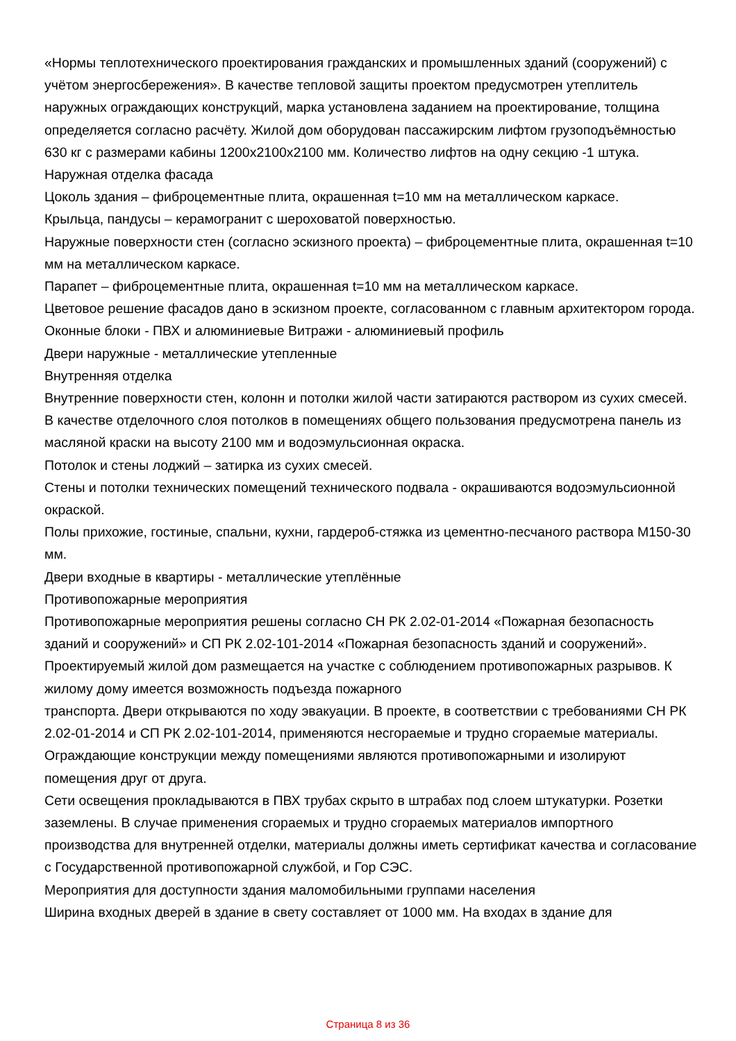«Нормы теплотехнического проектирования гражданских и промышленных зданий (сооружений) с учётом энергосбережения». В качестве тепловой защиты проектом предусмотрен утеплитель наружных ограждающих конструкций, марка установлена заданием на проектирование, толщина определяется согласно расчёту. Жилой дом оборудован пассажирским лифтом грузоподъёмностью 630 кг с размерами кабины 1200х2100х2100 мм. Количество лифтов на одну секцию -1 штука.
Наружная отделка фасада
Цоколь здания – фиброцементные плита, окрашенная t=10 мм на металлическом каркасе.
Крыльца, пандусы – керамогранит с шероховатой поверхностью.
Наружные поверхности стен (согласно эскизного проекта) – фиброцементные плита, окрашенная t=10 мм на металлическом каркасе.
Парапет – фиброцементные плита, окрашенная t=10 мм на металлическом каркасе.
Цветовое решение фасадов дано в эскизном проекте, согласованном с главным архитектором города.
Оконные блоки - ПВХ и алюминиевые Витражи - алюминиевый профиль
Двери наружные - металлические утепленные
Внутренняя отделка
Внутренние поверхности стен, колонн и потолки жилой части затираются раствором из сухих смесей. В качестве отделочного слоя потолков в помещениях общего пользования предусмотрена панель из масляной краски на высоту 2100 мм и водоэмульсионная окраска.
Потолок и стены лоджий – затирка из сухих смесей.
Стены и потолки технических помещений технического подвала - окрашиваются водоэмульсионной окраской.
Полы прихожие, гостиные, спальни, кухни, гардероб-стяжка из цементно-песчаного раствора М150-30 мм.
Двери входные в квартиры - металлические утеплённые
Противопожарные мероприятия
Противопожарные мероприятия решены согласно СН РК 2.02-01-2014 «Пожарная безопасность зданий и сооружений» и СП РК 2.02-101-2014 «Пожарная безопасность зданий и сооружений».
Проектируемый жилой дом размещается на участке с соблюдением противопожарных разрывов. К жилому дому имеется возможность подъезда пожарного
транспорта. Двери открываются по ходу эвакуации. В проекте, в соответствии с требованиями СН РК 2.02-01-2014 и СП РК 2.02-101-2014, применяются несгораемые и трудно сгораемые материалы. Ограждающие конструкции между помещениями являются противопожарными и изолируют помещения друг от друга.
Сети освещения прокладываются в ПВХ трубах скрыто в штрабах под слоем штукатурки. Розетки заземлены. В случае применения сгораемых и трудно сгораемых материалов импортного производства для внутренней отделки, материалы должны иметь сертификат качества и согласование с Государственной противопожарной службой, и Гор СЭС.
Мероприятия для доступности здания маломобильными группами населения
Ширина входных дверей в здание в свету составляет от 1000 мм. На входах в здание для
Страница 8 из 36